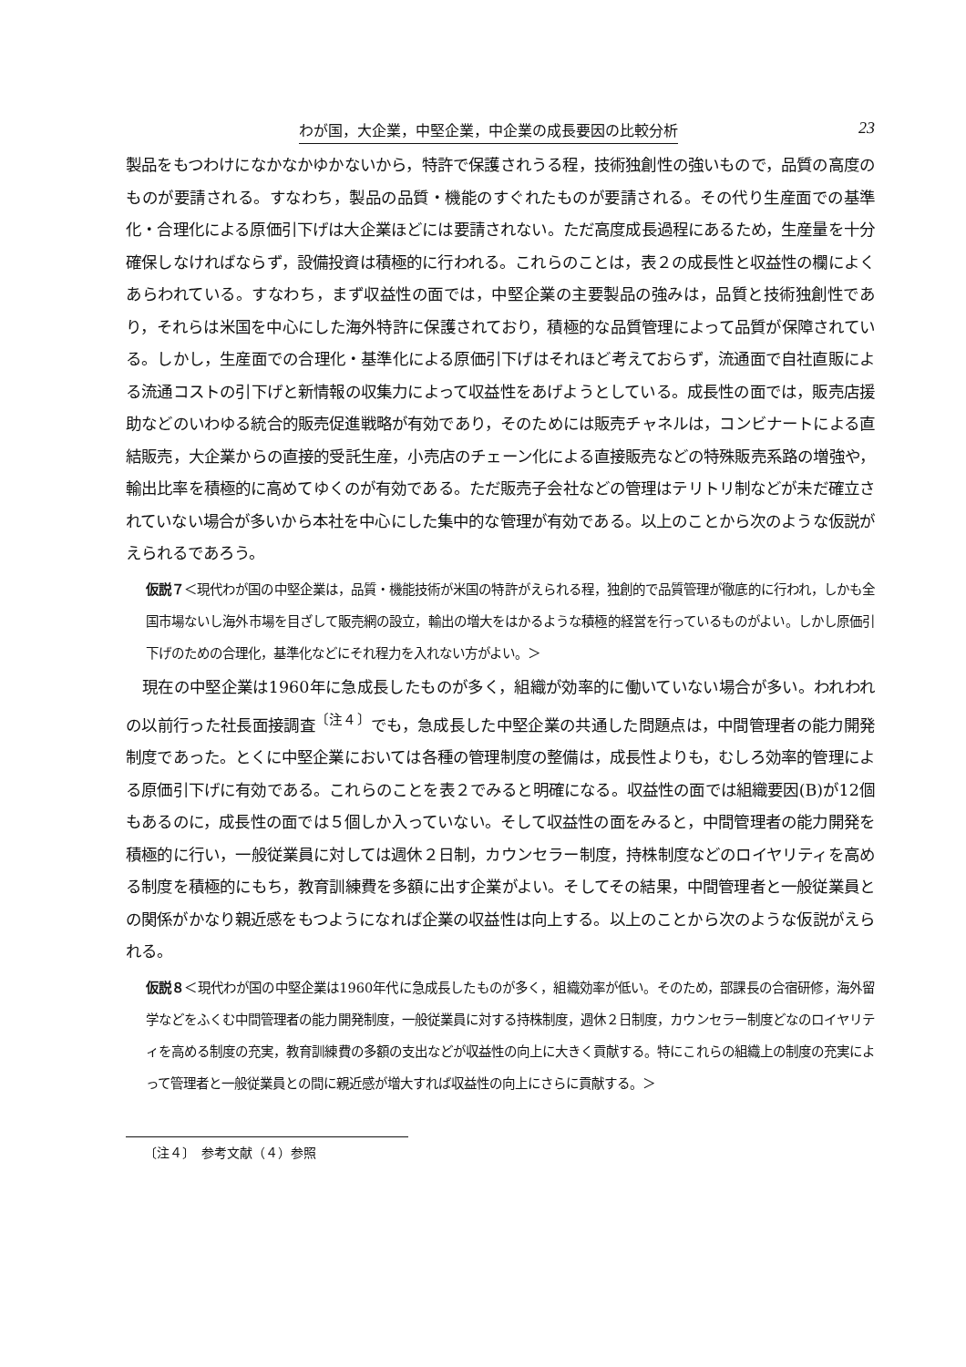わが国，大企業，中堅企業，中企業の成長要因の比較分析 23
製品をもつわけになかなかゆかないから，特許で保護されうる程，技術独創性の強いもので，品質の高度のものが要請される。すなわち，製品の品質・機能のすぐれたものが要請される。その代り生産面での基準化・合理化による原価引下げは大企業ほどには要請されない。ただ高度成長過程にあるため，生産量を十分確保しなければならず，設備投資は積極的に行われる。これらのことは，表２の成長性と収益性の欄によくあらわれている。すなわち，まず収益性の面では，中堅企業の主要製品の強みは，品質と技術独創性であり，それらは米国を中心にした海外特許に保護されており，積極的な品質管理によって品質が保障されている。しかし，生産面での合理化・基準化による原価引下げはそれほど考えておらず，流通面で自社直販による流通コストの引下げと新情報の収集力によって収益性をあげようとしている。成長性の面では，販売店援助などのいわゆる統合的販売促進戦略が有効であり，そのためには販売チャネルは，コンビナートによる直結販売，大企業からの直接的受託生産，小売店のチェーン化による直接販売などの特殊販売系路の増強や，輸出比率を積極的に高めてゆくのが有効である。ただ販売子会社などの管理はテリトリ制などが未だ確立されていない場合が多いから本社を中心にした集中的な管理が有効である。以上のことから次のような仮説がえられるであろう。
仮説７＜現代わが国の中堅企業は，品質・機能技術が米国の特許がえられる程，独創的で品質管理が徹底的に行われ，しかも全国市場ないし海外市場を目ざして販売網の設立，輸出の増大をはかるような積極的経営を行っているものがよい。しかし原価引下げのための合理化，基準化などにそれ程力を入れない方がよい。＞
現在の中堅企業は1960年に急成長したものが多く，組織が効率的に働いていない場合が多い。われわれの以前行った社長面接調査<sup>〔注４〕</sup>でも，急成長した中堅企業の共通した問題点は，中間管理者の能力開発制度であった。とくに中堅企業においては各種の管理制度の整備は，成長性よりも，むしろ効率的管理による原価引下げに有効である。これらのことを表２でみると明確になる。収益性の面では組織要因(B)が12個もあるのに，成長性の面では５個しか入っていない。そして収益性の面をみると，中間管理者の能力開発を積極的に行い，一般従業員に対しては週休２日制，カウンセラー制度，持株制度などのロイヤリティを高める制度を積極的にもち，教育訓練費を多額に出す企業がよい。そしてその結果，中間管理者と一般従業員との関係がかなり親近感をもつようになれば企業の収益性は向上する。以上のことから次のような仮説がえられる。
仮説８＜現代わが国の中堅企業は1960年代に急成長したものが多く，組織効率が低い。そのため，部課長の合宿研修，海外留学などをふくむ中間管理者の能力開発制度，一般従業員に対する持株制度，週休２日制度，カウンセラー制度どなのロイヤリティを高める制度の充実，教育訓練費の多額の支出などが収益性の向上に大きく貢献する。特にこれらの組織上の制度の充実によって管理者と一般従業員との間に親近感が増大すれば収益性の向上にさらに貢献する。＞
〔注４〕　参考文献（４）参照